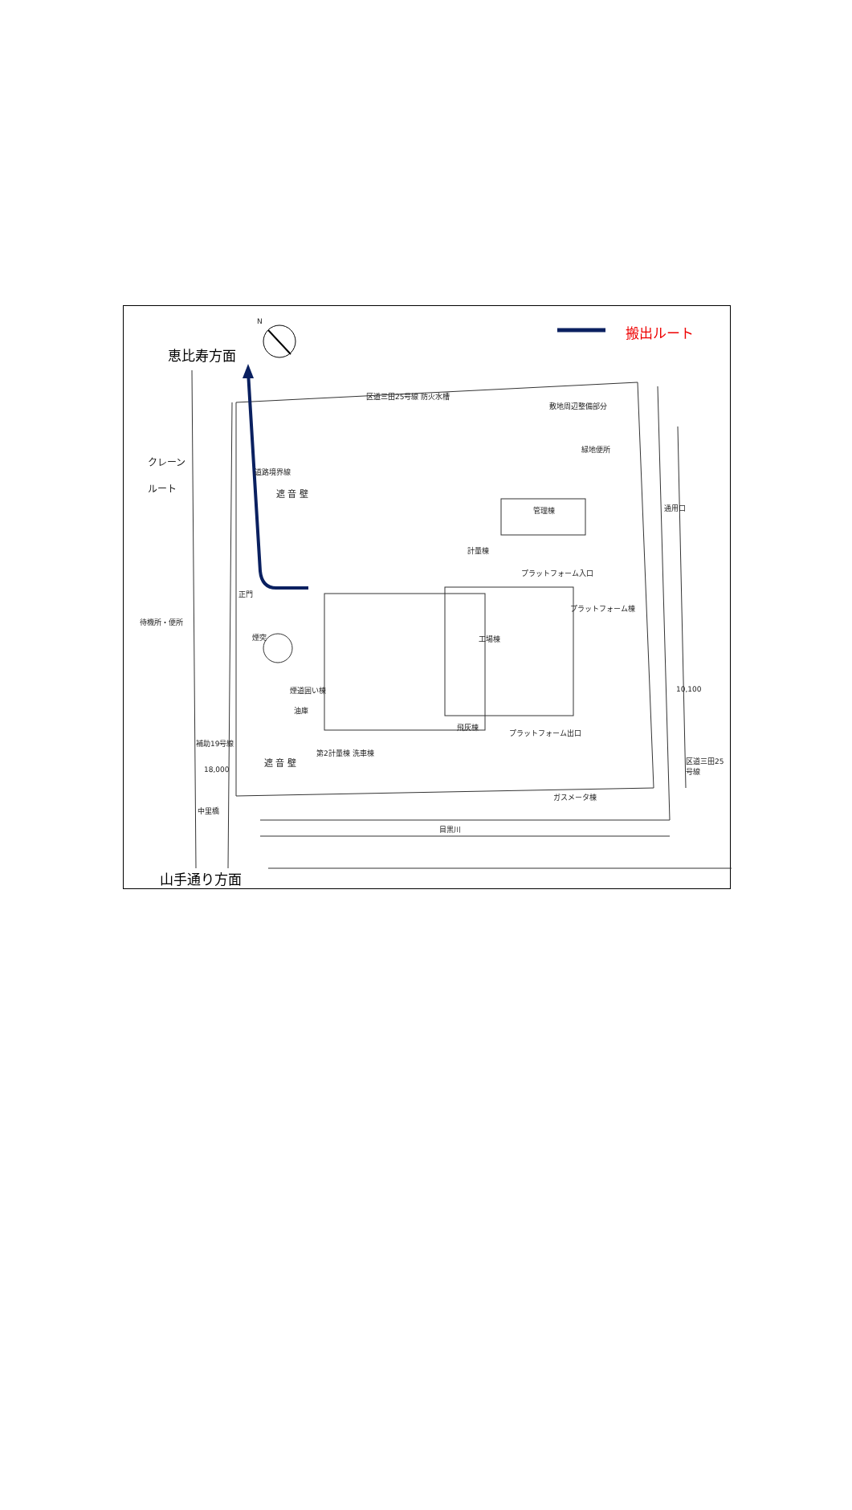N
搬出ルート
恵比寿方面
区道三田25号線 防火水槽
敷地周辺整備部分
緑地便所
クレーン
ルート
道路境界線
遮 音 壁
管理棟 通用口
計量棟
プラットフォーム入口
正門
プラットフォーム棟
待機所・便所
煙突 工場棟
煙道囲い棟
油庫
10,100
飛灰棟
プラットフォーム出口
補助19号線
第2計量棟 洗車棟
遮 音 壁
18,000
ガスメータ棟
中里橋
区道三田25号線
目黒川
山手通り方面